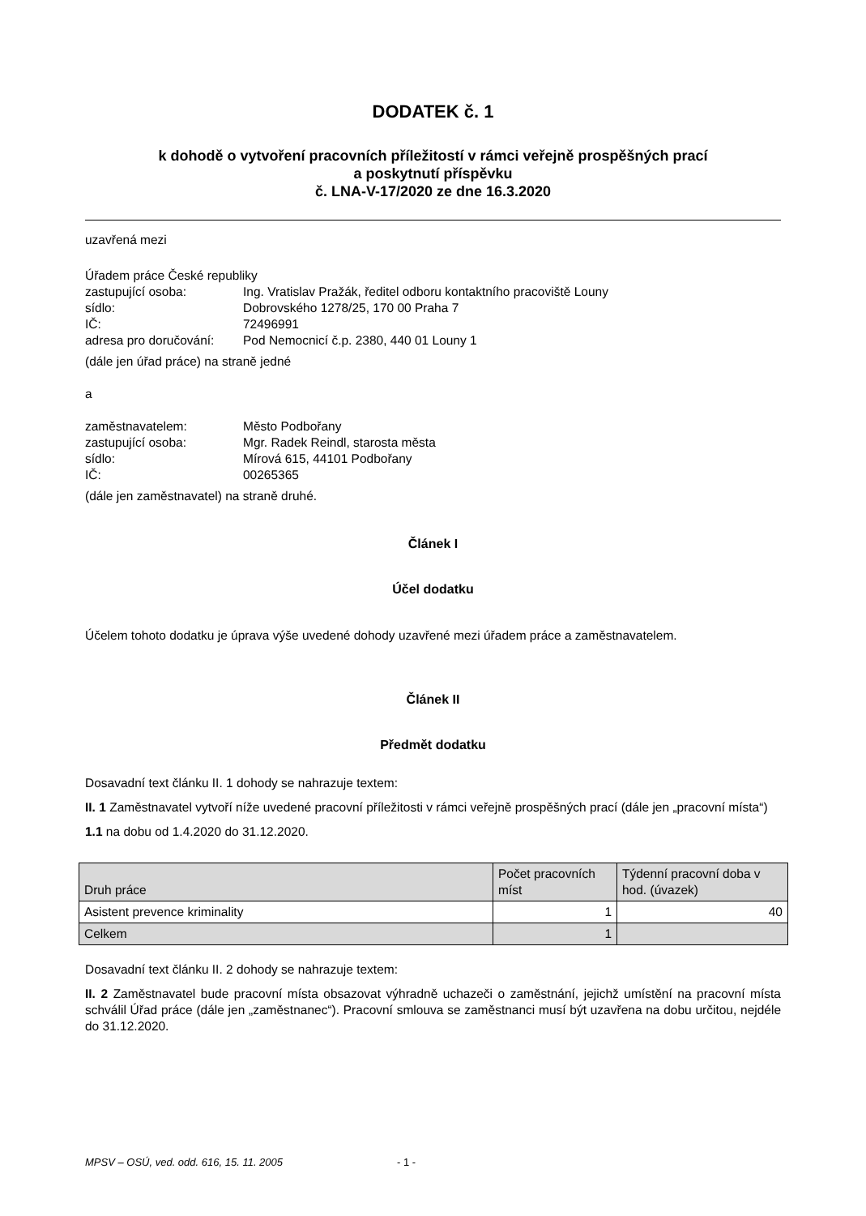DODATEK č. 1
k dohodě o vytvoření pracovních příležitostí v rámci veřejně prospěšných prací
a poskytnutí příspěvku
č. LNA-V-17/2020 ze dne 16.3.2020
uzavřená mezi
Úřadem práce České republiky
zastupující osoba: Ing. Vratislav Pražák, ředitel odboru kontaktního pracoviště Louny sídlo: Dobrovského 1278/25, 170 00 Praha 7 IČ: 72496991 adresa pro doručování: Pod Nemocnicí č.p. 2380, 440 01 Louny 1
(dále jen úřad práce) na straně jedné
a
zaměstnavatelem: Město Podbořany zastupující osoba: Mgr. Radek Reindl, starosta města sídlo: Mírová 615, 44101 Podbořany IČ: 00265365
(dále jen zaměstnavatel) na straně druhé.
Článek I
Účel dodatku
Účelem tohoto dodatku je úprava výše uvedené dohody uzavřené mezi úřadem práce a zaměstnavatelem.
Článek II
Předmět dodatku
Dosavadní text článku II. 1 dohody se nahrazuje textem:
II. 1 Zaměstnavatel vytvoří níže uvedené pracovní příležitosti v rámci veřejně prospěšných prací (dále jen „pracovní místa“)
1.1 na dobu od 1.4.2020 do 31.12.2020.
| Druh práce | Počet pracovních míst | Týdenní pracovní doba v hod. (úvazek) |
| Asistent prevence kriminality | 1 | 40 |
| Celkem | 1 | |
Dosavadní text článku II. 2 dohody se nahrazuje textem:
II. 2 Zaměstnavatel bude pracovní místa obsazovat výhradně uchazeči o zaměstnání, jejichž umístění na pracovní místa schválil Úřad práce (dále jen „zaměstnanec“). Pracovní smlouva se zaměstnanci musí být uzavřena na dobu určitou, nejdéle do 31.12.2020.
MPSV – OSÚ, ved. odd. 616, 15. 11. 2005 - 1 -